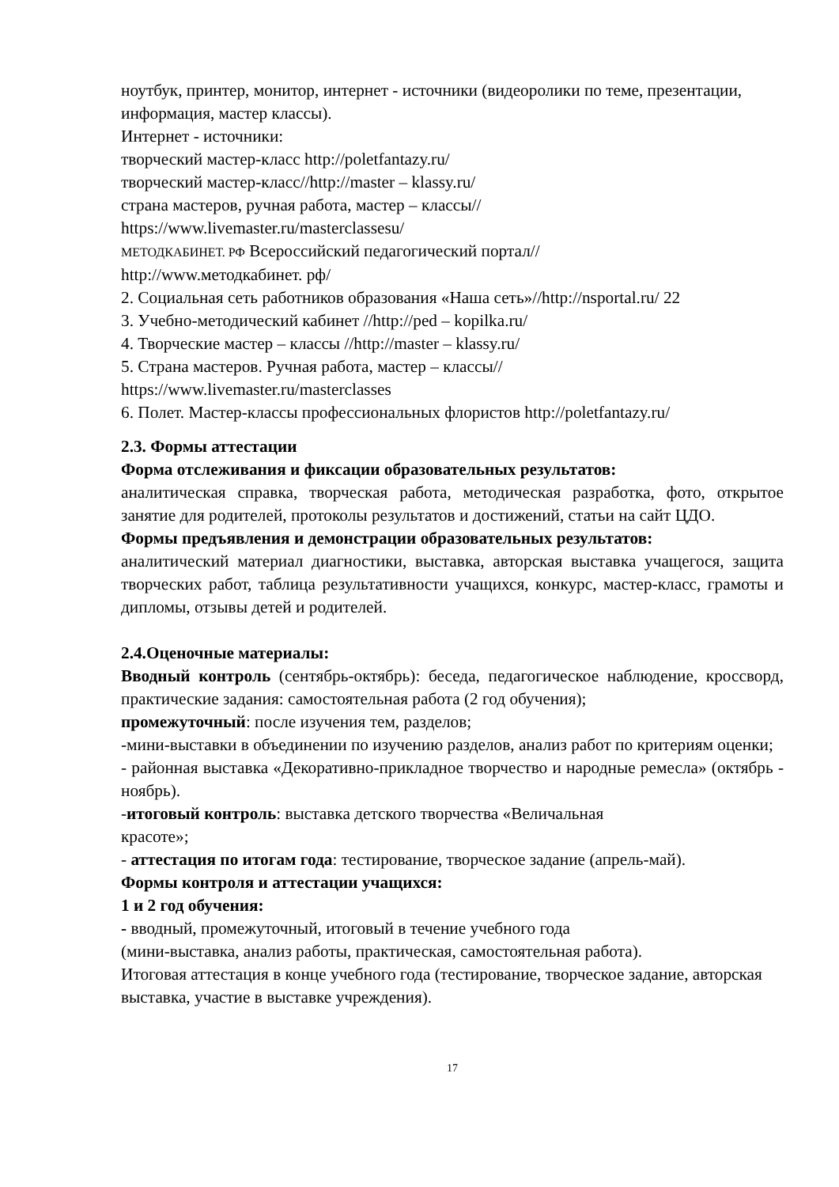ноутбук, принтер, монитор, интернет - источники (видеоролики по теме, презентации, информация, мастер классы).
Интернет - источники:
творческий мастер-класс http://poletfantazy.ru/
творческий мастер-класс//http://master – klassy.ru/
страна мастеров, ручная работа, мастер – классы//
https://www.livemaster.ru/masterclassesu/
МЕТОДКАБИНЕТ. РФ Всероссийский педагогический портал//
http://www.методкабинет. рф/
2. Социальная сеть работников образования «Наша сеть»//http://nsportal.ru/ 22
3. Учебно-методический кабинет //http://ped – kopilka.ru/
4. Творческие мастер – классы //http://master – klassy.ru/
5. Страна мастеров. Ручная работа, мастер – классы//
https://www.livemaster.ru/masterclasses
6. Полет. Мастер-классы профессиональных флористов http://poletfantazy.ru/
2.3. Формы аттестации
Форма отслеживания и фиксации образовательных результатов:
аналитическая справка, творческая работа, методическая разработка, фото, открытое занятие для родителей, протоколы результатов и достижений, статьи на сайт ЦДО.
Формы предъявления и демонстрации образовательных результатов:
аналитический материал диагностики, выставка, авторская выставка учащегося, защита творческих работ, таблица результативности учащихся, конкурс, мастер-класс, грамоты и дипломы, отзывы детей и родителей.
2.4.Оценочные материалы:
Вводный контроль (сентябрь-октябрь): беседа, педагогическое наблюдение, кроссворд, практические задания: самостоятельная работа (2 год обучения);
промежуточный: после изучения тем, разделов;
-мини-выставки в объединении по изучению разделов, анализ работ по критериям оценки;
- районная выставка «Декоративно-прикладное творчество и народные ремесла» (октябрь - ноябрь).
-итоговый контроль: выставка детского творчества «Величальная
красоте»;
- аттестация по итогам года: тестирование, творческое задание (апрель-май).
Формы контроля и аттестации учащихся:
1 и 2 год обучения:
- вводный, промежуточный, итоговый в течение учебного года
(мини-выставка, анализ работы, практическая, самостоятельная работа).
Итоговая аттестация в конце учебного года (тестирование, творческое задание, авторская выставка, участие в выставке учреждения).
17